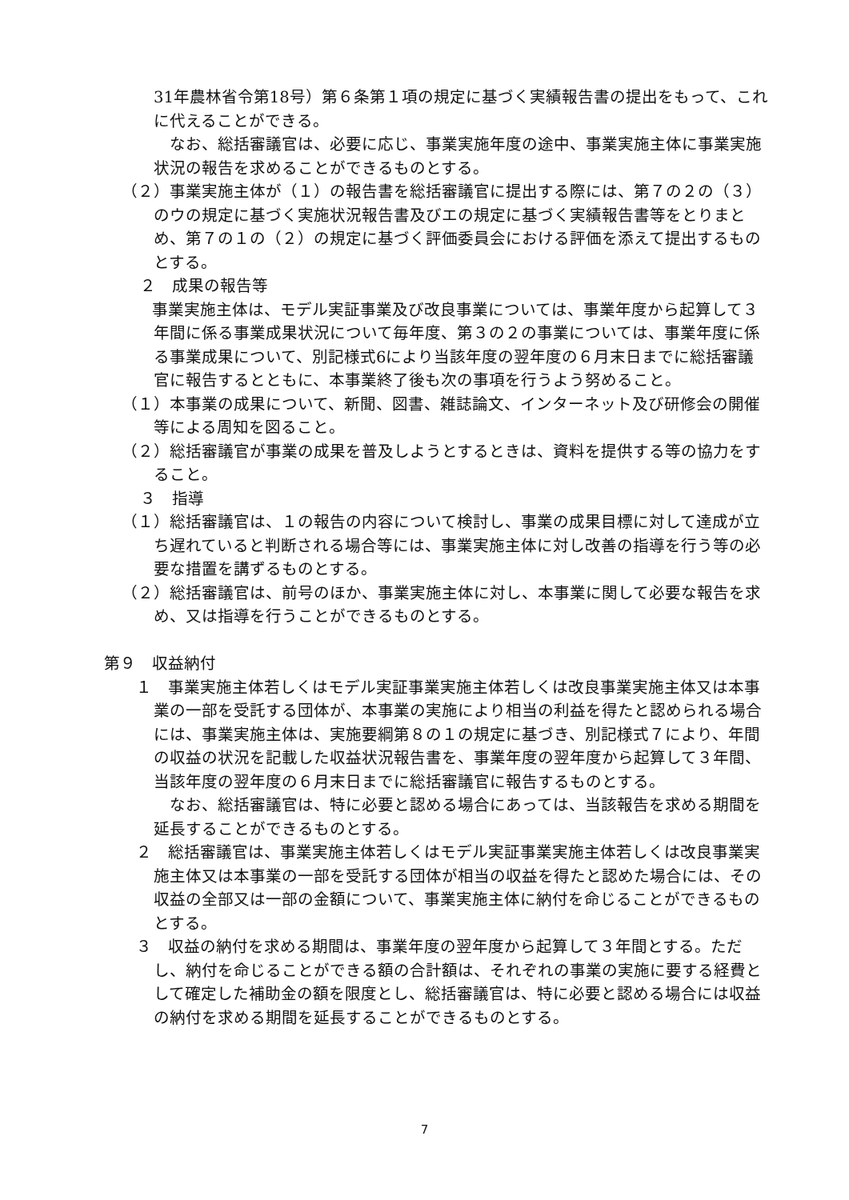31年農林省令第18号）第６条第１項の規定に基づく実績報告書の提出をもって、これに代えることができる。
　なお、総括審議官は、必要に応じ、事業実施年度の途中、事業実施主体に事業実施状況の報告を求めることができるものとする。
（２）事業実施主体が（１）の報告書を総括審議官に提出する際には、第７の２の（３）のウの規定に基づく実施状況報告書及びエの規定に基づく実績報告書等をとりまとめ、第７の１の（２）の規定に基づく評価委員会における評価を添えて提出するものとする。
２　成果の報告等
　事業実施主体は、モデル実証事業及び改良事業については、事業年度から起算して３年間に係る事業成果状況について毎年度、第３の２の事業については、事業年度に係る事業成果について、別記様式6により当該年度の翌年度の６月末日までに総括審議官に報告するとともに、本事業終了後も次の事項を行うよう努めること。
（１）本事業の成果について、新聞、図書、雑誌論文、インターネット及び研修会の開催等による周知を図ること。
（２）総括審議官が事業の成果を普及しようとするときは、資料を提供する等の協力をすること。
３　指導
（１）総括審議官は、１の報告の内容について検討し、事業の成果目標に対して達成が立ち遅れていると判断される場合等には、事業実施主体に対し改善の指導を行う等の必要な措置を講ずるものとする。
（２）総括審議官は、前号のほか、事業実施主体に対し、本事業に関して必要な報告を求め、又は指導を行うことができるものとする。
第９　収益納付
１　事業実施主体若しくはモデル実証事業実施主体若しくは改良事業実施主体又は本事業の一部を受託する団体が、本事業の実施により相当の利益を得たと認められる場合には、事業実施主体は、実施要綱第８の１の規定に基づき、別記様式７により、年間の収益の状況を記載した収益状況報告書を、事業年度の翌年度から起算して３年間、当該年度の翌年度の６月末日までに総括審議官に報告するものとする。
　なお、総括審議官は、特に必要と認める場合にあっては、当該報告を求める期間を延長することができるものとする。
２　総括審議官は、事業実施主体若しくはモデル実証事業実施主体若しくは改良事業実施主体又は本事業の一部を受託する団体が相当の収益を得たと認めた場合には、その収益の全部又は一部の金額について、事業実施主体に納付を命じることができるものとする。
３　収益の納付を求める期間は、事業年度の翌年度から起算して３年間とする。ただし、納付を命じることができる額の合計額は、それぞれの事業の実施に要する経費として確定した補助金の額を限度とし、総括審議官は、特に必要と認める場合には収益の納付を求める期間を延長することができるものとする。
7